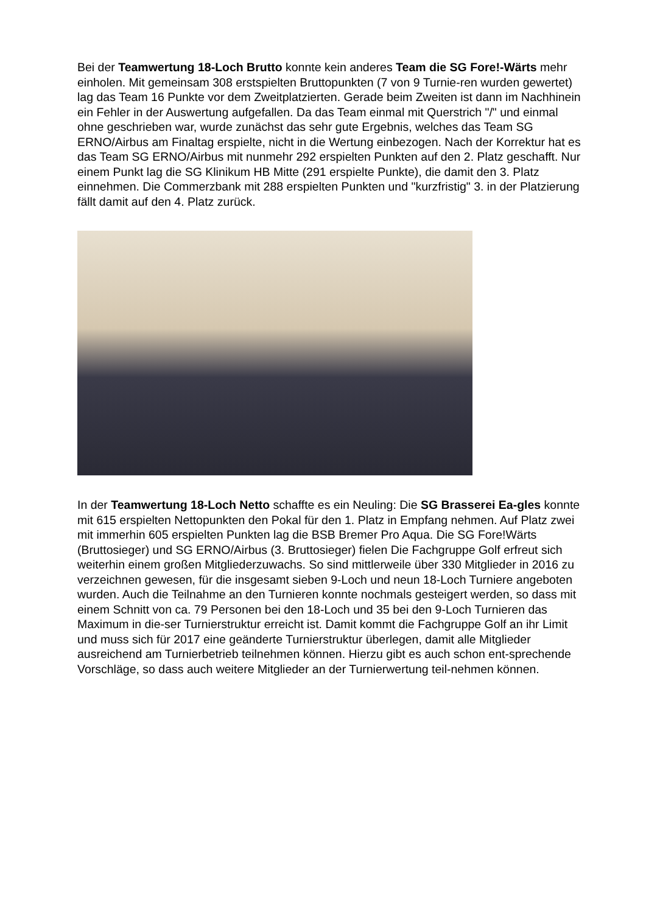Bei der Teamwertung 18-Loch Brutto konnte kein anderes Team die SG Fore!-Wärts mehr einholen. Mit gemeinsam 308 erstspielten Bruttopunkten (7 von 9 Turnie-ren wurden gewertet) lag das Team 16 Punkte vor dem Zweitplatzierten. Gerade beim Zweiten ist dann im Nachhinein ein Fehler in der Auswertung aufgefallen. Da das Team einmal mit Querstrich "/" und einmal ohne geschrieben war, wurde zunächst das sehr gute Ergebnis, welches das Team SG ERNO/Airbus am Finaltag erspielte, nicht in die Wertung einbezogen. Nach der Korrektur hat es das Team SG ERNO/Airbus mit nunmehr 292 erspielten Punkten auf den 2. Platz geschafft. Nur einem Punkt lag die SG Klinikum HB Mitte (291 erspielte Punkte), die damit den 3. Platz einnehmen. Die Commerzbank mit 288 erspielten Punkten und "kurzfristig" 3. in der Platzierung fällt damit auf den 4. Platz zurück.
In der Teamwertung 18-Loch Netto schaffte es ein Neuling: Die SG Brasserei Ea-gles konnte mit 615 erspielten Nettopunkten den Pokal für den 1. Platz in Empfang nehmen. Auf Platz zwei mit immerhin 605 erspielten Punkten lag die BSB Bremer Pro Aqua. Die SG Fore!Wärts (Bruttosieger) und SG ERNO/Airbus (3. Bruttosieger) fielen Die Fachgruppe Golf erfreut sich weiterhin einem großen Mitgliederzuwachs. So sind mittlerweile über 330 Mitglieder in 2016 zu verzeichnen gewesen, für die insgesamt sieben 9-Loch und neun 18-Loch Turniere angeboten wurden. Auch die Teilnahme an den Turnieren konnte nochmals gesteigert werden, so dass mit einem Schnitt von ca. 79 Personen bei den 18-Loch und 35 bei den 9-Loch Turnieren das Maximum in die-ser Turnierstruktur erreicht ist. Damit kommt die Fachgruppe Golf an ihr Limit und muss sich für 2017 eine geänderte Turnierstruktur überlegen, damit alle Mitglieder ausreichend am Turnierbetrieb teilnehmen können. Hierzu gibt es auch schon ent-sprechende Vorschläge, so dass auch weitere Mitglieder an der Turnierwertung teil-nehmen können.